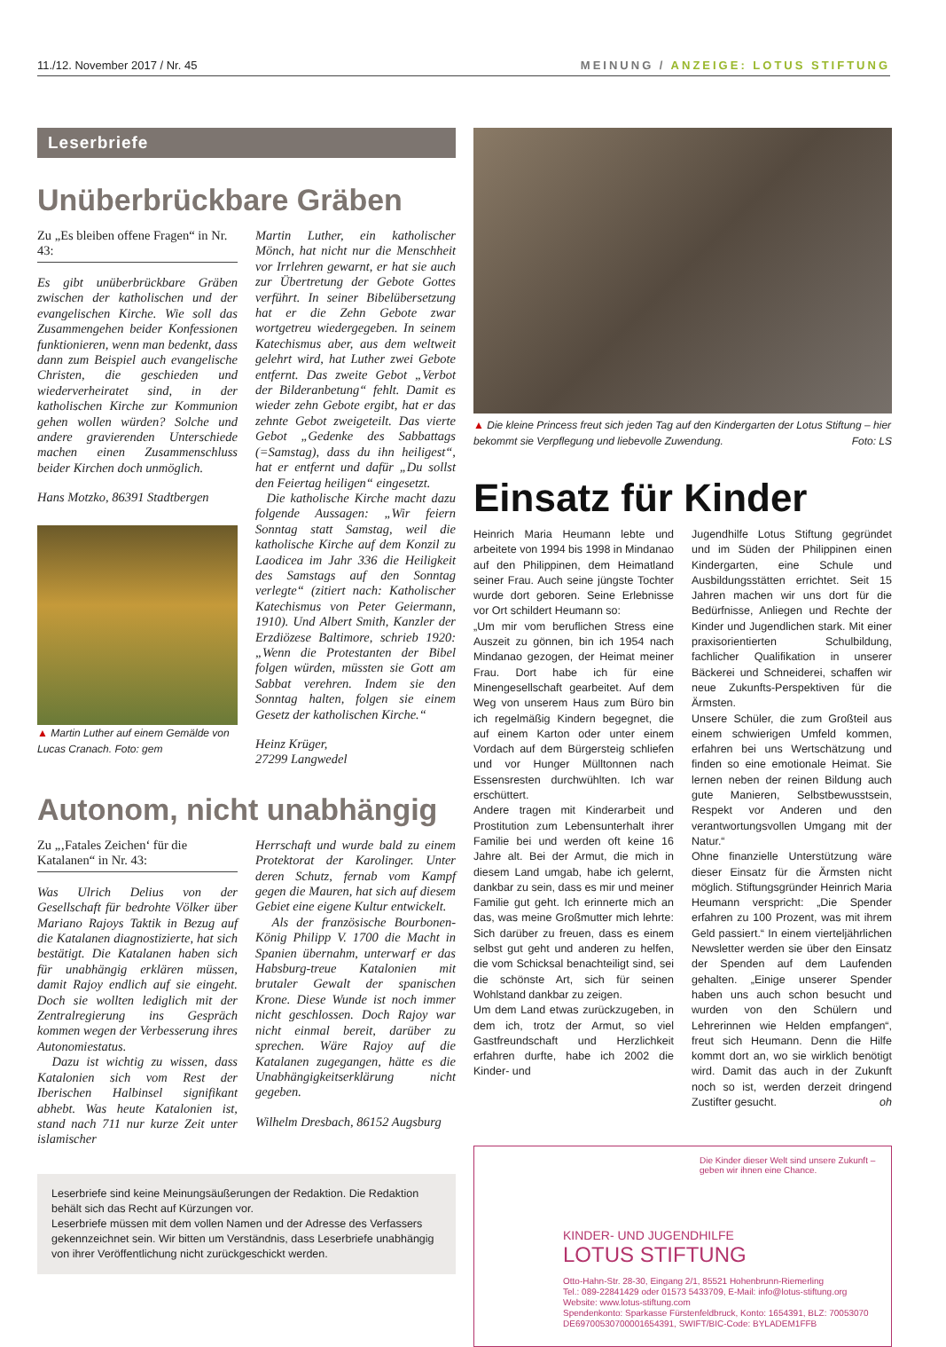11./12. November 2017 / Nr. 45 MEINUNG / ANZEIGE: LOTUS STIFTUNG
Leserbriefe
Unüberbrückbare Gräben
Zu „Es bleiben offene Fragen“ in Nr. 43:
Es gibt unüberbrückbare Gräben zwischen der katholischen und der evangelischen Kirche. Wie soll das Zusammengehen beider Konfessionen funktionieren, wenn man bedenkt, dass dann zum Beispiel auch evangelische Christen, die geschieden und wiederverheiratet sind, in der katholischen Kirche zur Kommunion gehen wollen würden? Solche und andere gravierenden Unterschiede machen einen Zusammenschluss beider Kirchen doch unmöglich.
Hans Motzko, 86391 Stadtbergen
▲ Martin Luther auf einem Gemälde von Lucas Cranach. Foto: gem
Martin Luther, ein katholischer Mönch, hat nicht nur die Menschheit vor Irrlehren gewarnt, er hat sie auch zur Übertretung der Gebote Gottes verführt. In seiner Bibelübersetzung hat er die Zehn Gebote zwar wortgetreu wiedergegeben. In seinem Katechismus aber, aus dem weltweit gelehrt wird, hat Luther zwei Gebote entfernt. Das zweite Gebot „Verbot der Bilderanbetung“ fehlt. Damit es wieder zehn Gebote ergibt, hat er das zehnte Gebot zweigeteilt. Das vierte Gebot „Gedenke des Sabbattags (=Samstag), dass du ihn heiligest“, hat er entfernt und dafür „Du sollst den Feiertag heiligen“ eingesetzt.
Die katholische Kirche macht dazu folgende Aussagen: „Wir feiern Sonntag statt Samstag, weil die katholische Kirche auf dem Konzil zu Laodicea im Jahr 336 die Heiligkeit des Samstags auf den Sonntag verlegte“ (zitiert nach: Katholischer Katechismus von Peter Geiermann, 1910). Und Albert Smith, Kanzler der Erzdiözese Baltimore, schrieb 1920: „Wenn die Protestanten der Bibel folgen würden, müssten sie Gott am Sabbat verehren. Indem sie den Sonntag halten, folgen sie einem Gesetz der katholischen Kirche.“
Heinz Krüger,
27299 Langwedel
Autonom, nicht unabhängig
Zu „‚Fatales Zeichen‘ für die Katalanen“ in Nr. 43:
Was Ulrich Delius von der Gesellschaft für bedrohte Völker über Mariano Rajoys Taktik in Bezug auf die Katalanen diagnostizierte, hat sich bestätigt. Die Katalanen haben sich für unabhängig erklären müssen, damit Rajoy endlich auf sie eingeht. Doch sie wollten lediglich mit der Zentralregierung ins Gespräch kommen wegen der Verbesserung ihres Autonomiestatus.
Dazu ist wichtig zu wissen, dass Katalonien sich vom Rest der Iberischen Halbinsel signifikant abhebt. Was heute Katalonien ist, stand nach 711 nur kurze Zeit unter islamischer
Herrschaft und wurde bald zu einem Protektorat der Karolinger. Unter deren Schutz, fernab vom Kampf gegen die Mauren, hat sich auf diesem Gebiet eine eigene Kultur entwickelt.
Als der französische Bourbonen-König Philipp V. 1700 die Macht in Spanien übernahm, unterwarf er das Habsburg-treue Katalonien mit brutaler Gewalt der spanischen Krone. Diese Wunde ist noch immer nicht geschlossen. Doch Rajoy war nicht einmal bereit, darüber zu sprechen. Wäre Rajoy auf die Katalanen zugegangen, hätte es die Unabhängigkeitserklärung nicht gegeben.
Wilhelm Dresbach, 86152 Augsburg
Leserbriefe sind keine Meinungsäußerungen der Redaktion. Die Redaktion behält sich das Recht auf Kürzungen vor.
Leserbriefe müssen mit dem vollen Namen und der Adresse des Verfassers gekennzeichnet sein. Wir bitten um Verständnis, dass Leserbriefe unabhängig von ihrer Veröffentlichung nicht zurückgeschickt werden.
▲ Die kleine Princess freut sich jeden Tag auf den Kindergarten der Lotus Stiftung – hier bekommt sie Verpflegung und liebevolle Zuwendung. Foto: LS
Einsatz für Kinder
Heinrich Maria Heumann lebte und arbeitete von 1994 bis 1998 in Mindanao auf den Philippinen, dem Heimatland seiner Frau. Auch seine jüngste Tochter wurde dort geboren. Seine Erlebnisse vor Ort schildert Heumann so:
„Um mir vom beruflichen Stress eine Auszeit zu gönnen, bin ich 1954 nach Mindanao gezogen, der Heimat meiner Frau. Dort habe ich für eine Minengesellschaft gearbeitet. Auf dem Weg von unserem Haus zum Büro bin ich regelmäßig Kindern begegnet, die auf einem Karton oder unter einem Vordach auf dem Bürgersteig schliefen und vor Hunger Mülltonnen nach Essensresten durchwühlten. Ich war erschüttert.
Andere tragen mit Kinderarbeit und Prostitution zum Lebensunterhalt ihrer Familie bei und werden oft keine 16 Jahre alt. Bei der Armut, die mich in diesem Land umgab, habe ich gelernt, dankbar zu sein, dass es mir und meiner Familie gut geht. Ich erinnerte mich an das, was meine Großmutter mich lehrte: Sich darüber zu freuen, dass es einem selbst gut geht und anderen zu helfen, die vom Schicksal benachteiligt sind, sei die schönste Art, sich für seinen Wohlstand dankbar zu zeigen.
Um dem Land etwas zurückzugeben, in dem ich, trotz der Armut, so viel Gastfreundschaft und Herzlichkeit erfahren durfte, habe ich 2002 die Kinder- und
Jugendhilfe Lotus Stiftung gegründet und im Süden der Philippinen einen Kindergarten, eine Schule und Ausbildungsstätten errichtet. Seit 15 Jahren machen wir uns dort für die Bedürfnisse, Anliegen und Rechte der Kinder und Jugendlichen stark. Mit einer praxisorientierten Schulbildung, fachlicher Qualifikation in unserer Bäckerei und Schneiderei, schaffen wir neue Zukunfts-Perspektiven für die Ärmsten.
Unsere Schüler, die zum Großteil aus einem schwierigen Umfeld kommen, erfahren bei uns Wertschätzung und finden so eine emotionale Heimat. Sie lernen neben der reinen Bildung auch gute Manieren, Selbstbewusstsein, Respekt vor Anderen und den verantwortungsvollen Umgang mit der Natur.“
Ohne finanzielle Unterstützung wäre dieser Einsatz für die Ärmsten nicht möglich. Stiftungsgründer Heinrich Maria Heumann verspricht: „Die Spender erfahren zu 100 Prozent, was mit ihrem Geld passiert.“ In einem vierteljährlichen Newsletter werden sie über den Einsatz der Spenden auf dem Laufenden gehalten. „Einige unserer Spender haben uns auch schon besucht und wurden von den Schülern und Lehrerinnen wie Helden empfangen“, freut sich Heumann. Denn die Hilfe kommt dort an, wo sie wirklich benötigt wird. Damit das auch in der Zukunft noch so ist, werden derzeit dringend Zustifter gesucht. oh
Die Kinder dieser Welt sind unsere Zukunft – geben wir ihnen eine Chance.
KINDER- UND JUGENDHILFE
LOTUS STIFTUNG
Otto-Hahn-Str. 28-30, Eingang 2/1, 85521 Hohenbrunn-Riemerling
Tel.: 089-22841429 oder 01573 5433709, E-Mail: info@lotus-stiftung.org
Website: www.lotus-stiftung.com
Spendenkonto: Sparkasse Fürstenfeldbruck, Konto: 1654391, BLZ: 70053070
DE69700530700001654391, SWIFT/BIC-Code: BYLADEM1FFB